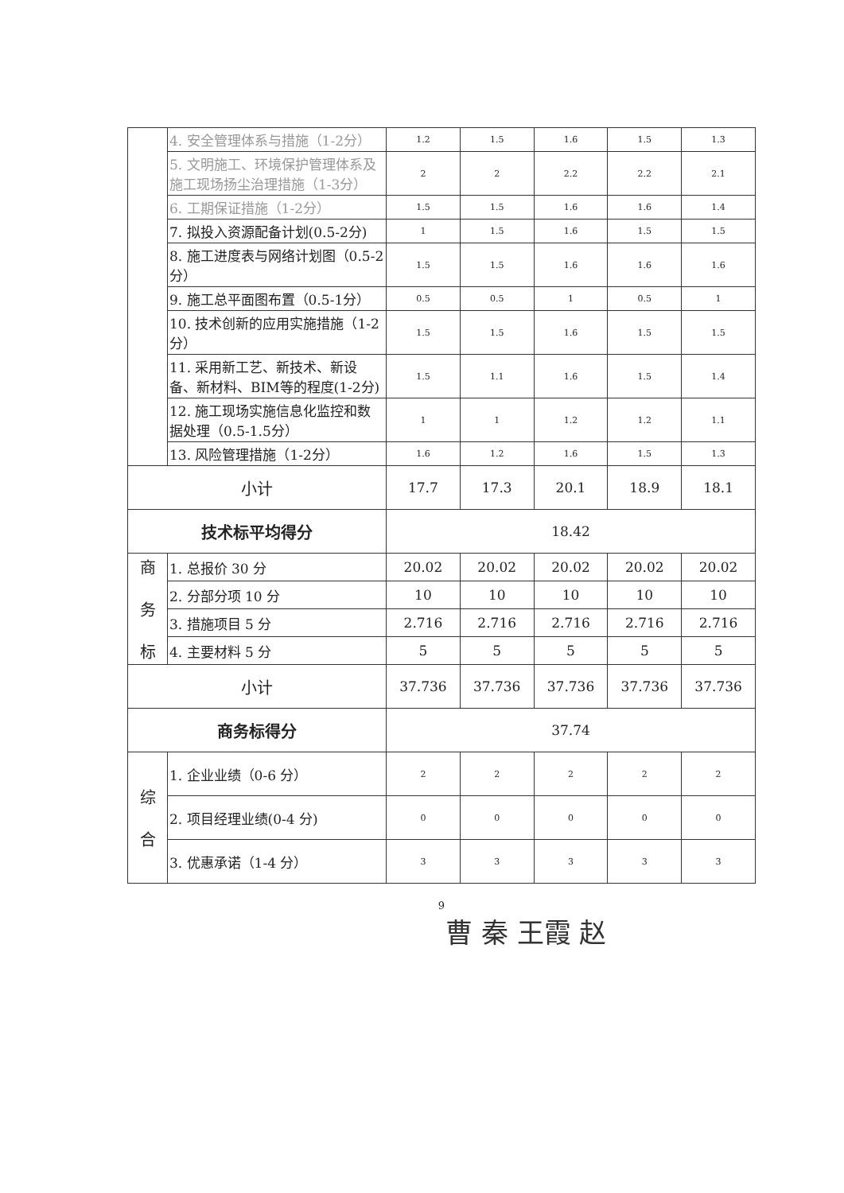| | 4. 安全管理体系与措施（1-2分） | 1.2 | 1.5 | 1.6 | 1.5 | 1.3 |
| | 5. 文明施工、环境保护管理体系及施工现场扬尘治理措施（1-3分） | 2 | 2 | 2.2 | 2.2 | 2.1 |
| | 6. 工期保证措施（1-2分） | 1.5 | 1.5 | 1.6 | 1.6 | 1.4 |
| | 7. 拟投入资源配备计划(0.5-2分) | 1 | 1.5 | 1.6 | 1.5 | 1.5 |
| | 8. 施工进度表与网络计划图（0.5-2分） | 1.5 | 1.5 | 1.6 | 1.6 | 1.6 |
| | 9. 施工总平面图布置（0.5-1分） | 0.5 | 0.5 | 1 | 0.5 | 1 |
| | 10. 技术创新的应用实施措施（1-2分） | 1.5 | 1.5 | 1.6 | 1.5 | 1.5 |
| | 11. 采用新工艺、新技术、新设备、新材料、BIM等的程度(1-2分) | 1.5 | 1.1 | 1.6 | 1.5 | 1.4 |
| | 12. 施工现场实施信息化监控和数据处理（0.5-1.5分） | 1 | 1 | 1.2 | 1.2 | 1.1 |
| | 13. 风险管理措施（1-2分） | 1.6 | 1.2 | 1.6 | 1.5 | 1.3 |
| 小计 | | 17.7 | 17.3 | 20.1 | 18.9 | 18.1 |
| 技术标平均得分 | | 18.42 | | | | |
| 商 务 标 | 1. 总报价 30 分 | 20.02 | 20.02 | 20.02 | 20.02 | 20.02 |
| | 2. 分部分项 10 分 | 10 | 10 | 10 | 10 | 10 |
| | 3. 措施项目 5 分 | 2.716 | 2.716 | 2.716 | 2.716 | 2.716 |
| | 4. 主要材料 5 分 | 5 | 5 | 5 | 5 | 5 |
| 小计 | | 37.736 | 37.736 | 37.736 | 37.736 | 37.736 |
| 商务标得分 | | 37.74 | | | | |
| 综 合 | 1. 企业业绩（0-6 分） | 2 | 2 | 2 | 2 | 2 |
| | 2. 项目经理业绩(0-4 分) | 0 | 0 | 0 | 0 | 0 |
| | 3. 优惠承诺（1-4 分） | 3 | 3 | 3 | 3 | 3 |
9
曹 秦 王霞 赵